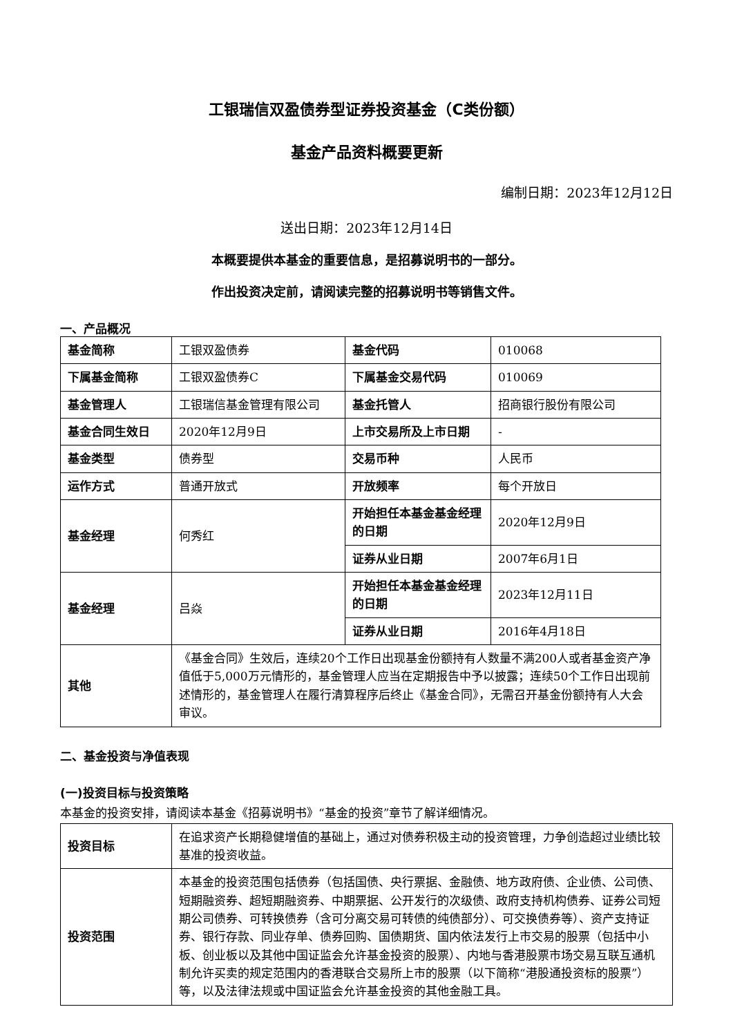工银瑞信双盈债券型证券投资基金（C类份额）
基金产品资料概要更新
编制日期：2023年12月12日
送出日期：2023年12月14日
本概要提供本基金的重要信息，是招募说明书的一部分。
作出投资决定前，请阅读完整的招募说明书等销售文件。
一、产品概况
| 基金简称 | 工银双盈债券 | 基金代码 | 010068 |
| 下属基金简称 | 工银双盈债券C | 下属基金交易代码 | 010069 |
| 基金管理人 | 工银瑞信基金管理有限公司 | 基金托管人 | 招商银行股份有限公司 |
| 基金合同生效日 | 2020年12月9日 | 上市交易所及上市日期 | - |
| 基金类型 | 债券型 | 交易币种 | 人民币 |
| 运作方式 | 普通开放式 | 开放频率 | 每个开放日 |
| 基金经理 | 何秀红 | 开始担任本基金基金经理的日期 | 2020年12月9日 |
| | | 证券从业日期 | 2007年6月1日 |
| 基金经理 | 吕焱 | 开始担任本基金基金经理的日期 | 2023年12月11日 |
| | | 证券从业日期 | 2016年4月18日 |
| 其他 | 《基金合同》生效后，连续20个工作日出现基金份额持有人数量不满200人或者基金资产净值低于5,000万元情形的，基金管理人应当在定期报告中予以披露；连续50个工作日出现前述情形的，基金管理人在履行清算程序后终止《基金合同》，无需召开基金份额持有人大会审议。 | | |
二、基金投资与净值表现
(一)投资目标与投资策略
本基金的投资安排，请阅读本基金《招募说明书》“基金的投资”章节了解详细情况。
| 投资目标 | 在追求资产长期稳健增值的基础上，通过对债券积极主动的投资管理，力争创造超过业绩比较基准的投资收益。 |
| 投资范围 | 本基金的投资范围包括债券（包括国债、央行票据、金融债、地方政府债、企业债、公司债、短期融资券、超短期融资券、中期票据、公开发行的次级债、政府支持机构债券、证券公司短期公司债券、可转换债券（含可分离交易可转债的纯债部分）、可交换债券等）、资产支持证券、银行存款、同业存单、债券回购、国债期货、国内依法发行上市交易的股票（包括中小板、创业板以及其他中国证监会允许基金投资的股票）、内地与香港股票市场交易互联互通机制允许买卖的规定范围内的香港联合交易所上市的股票（以下简称“港股通投资标的股票”）等，以及法律法规或中国证监会允许基金投资的其他金融工具。 |